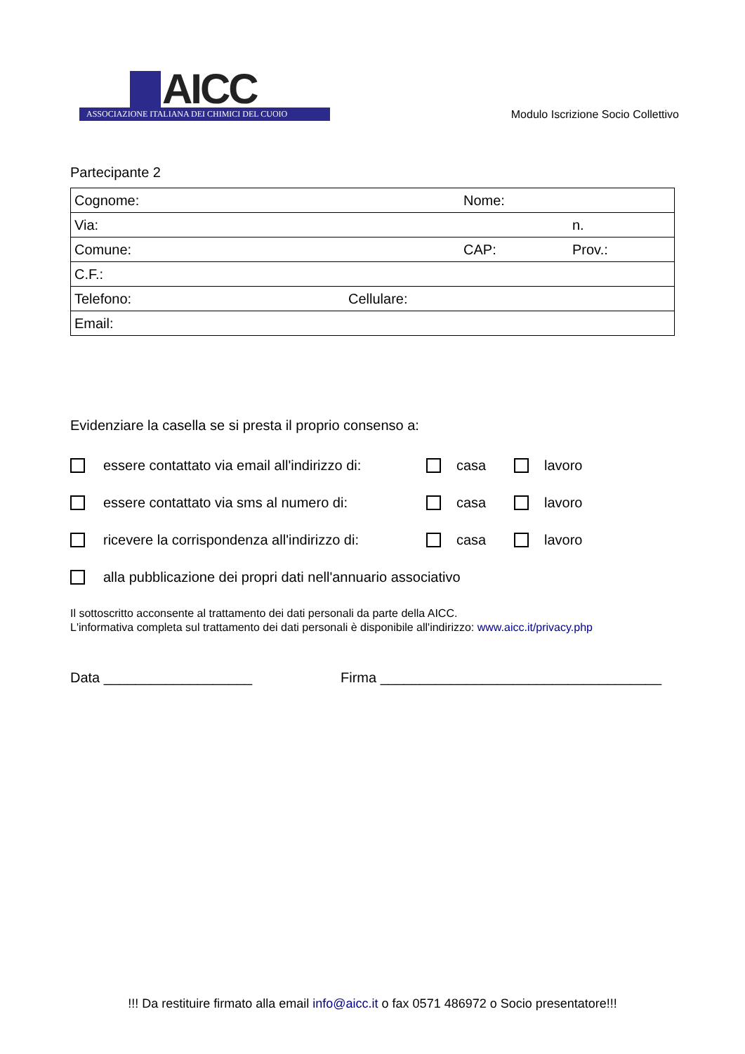AICC
ASSOCIAZIONE ITALIANA DEI CHIMICI DEL CUOIO
Modulo Iscrizione Socio Collettivo
Partecipante 2
| Cognome: | | Nome: | |
| Via: | | | n. |
| Comune: | | CAP: | Prov.: |
| C.F.: | | | |
| Telefono: | Cellulare: | | |
| Email: | | | |
Evidenziare la casella se si presta il proprio consenso a:
essere contattato via email all'indirizzo di: casa lavoro
essere contattato via sms al numero di: casa lavoro
ricevere la corrispondenza all'indirizzo di: casa lavoro
alla pubblicazione dei propri dati nell'annuario associativo
Il sottoscritto acconsente al trattamento dei dati personali da parte della AICC.
L'informativa completa sul trattamento dei dati personali è disponibile all'indirizzo: www.aicc.it/privacy.php
Data ___________________ Firma ____________________________________
!!! Da restituire firmato alla email info@aicc.it o fax 0571 486972 o Socio presentatore!!!